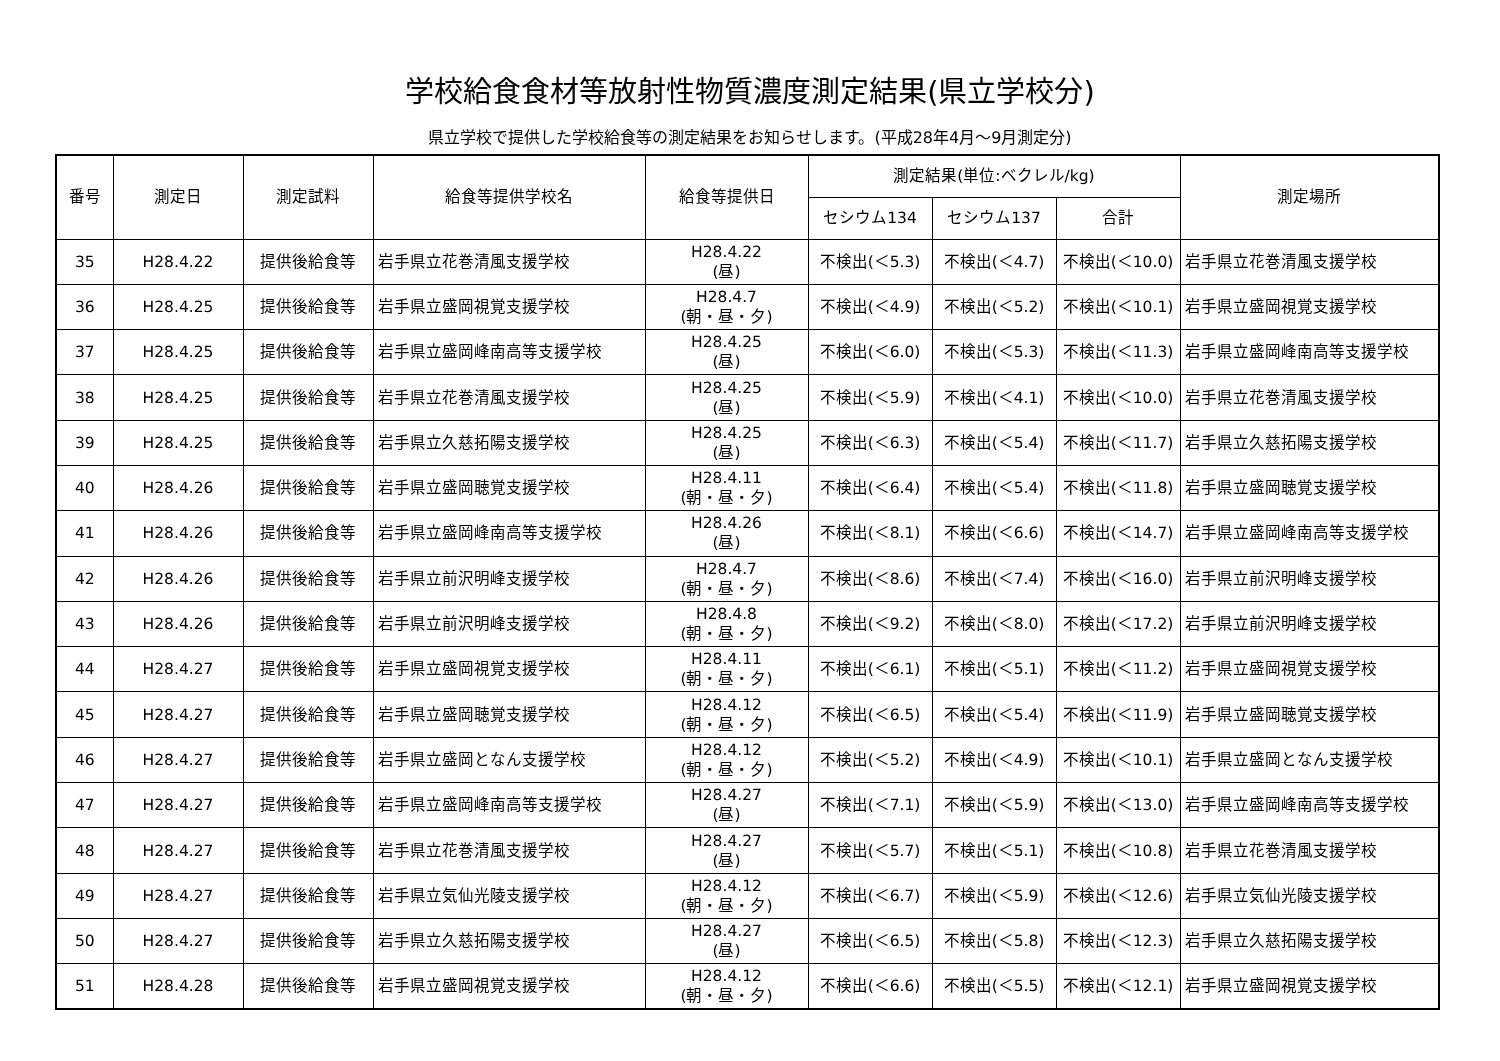学校給食食材等放射性物質濃度測定結果(県立学校分)
県立学校で提供した学校給食等の測定結果をお知らせします。(平成28年4月～9月測定分)
| 番号 | 測定日 | 測定試料 | 給食等提供学校名 | 給食等提供日 | 測定結果(単位:ベクレル/kg) | | | 測定場所 |
| --- | --- | --- | --- | --- | --- | --- | --- | --- |
| | | | | | セシウム134 | セシウム137 | 合計 | |
| 35 | H28.4.22 | 提供後給食等 | 岩手県立花巻清風支援学校 | H28.4.22 (昼) | 不検出(＜5.3) | 不検出(＜4.7) | 不検出(＜10.0) | 岩手県立花巻清風支援学校 |
| 36 | H28.4.25 | 提供後給食等 | 岩手県立盛岡視覚支援学校 | H28.4.7 (朝・昼・夕) | 不検出(＜4.9) | 不検出(＜5.2) | 不検出(＜10.1) | 岩手県立盛岡視覚支援学校 |
| 37 | H28.4.25 | 提供後給食等 | 岩手県立盛岡峰南高等支援学校 | H28.4.25 (昼) | 不検出(＜6.0) | 不検出(＜5.3) | 不検出(＜11.3) | 岩手県立盛岡峰南高等支援学校 |
| 38 | H28.4.25 | 提供後給食等 | 岩手県立花巻清風支援学校 | H28.4.25 (昼) | 不検出(＜5.9) | 不検出(＜4.1) | 不検出(＜10.0) | 岩手県立花巻清風支援学校 |
| 39 | H28.4.25 | 提供後給食等 | 岩手県立久慈拓陽支援学校 | H28.4.25 (昼) | 不検出(＜6.3) | 不検出(＜5.4) | 不検出(＜11.7) | 岩手県立久慈拓陽支援学校 |
| 40 | H28.4.26 | 提供後給食等 | 岩手県立盛岡聴覚支援学校 | H28.4.11 (朝・昼・夕) | 不検出(＜6.4) | 不検出(＜5.4) | 不検出(＜11.8) | 岩手県立盛岡聴覚支援学校 |
| 41 | H28.4.26 | 提供後給食等 | 岩手県立盛岡峰南高等支援学校 | H28.4.26 (昼) | 不検出(＜8.1) | 不検出(＜6.6) | 不検出(＜14.7) | 岩手県立盛岡峰南高等支援学校 |
| 42 | H28.4.26 | 提供後給食等 | 岩手県立前沢明峰支援学校 | H28.4.7 (朝・昼・夕) | 不検出(＜8.6) | 不検出(＜7.4) | 不検出(＜16.0) | 岩手県立前沢明峰支援学校 |
| 43 | H28.4.26 | 提供後給食等 | 岩手県立前沢明峰支援学校 | H28.4.8 (朝・昼・夕) | 不検出(＜9.2) | 不検出(＜8.0) | 不検出(＜17.2) | 岩手県立前沢明峰支援学校 |
| 44 | H28.4.27 | 提供後給食等 | 岩手県立盛岡視覚支援学校 | H28.4.11 (朝・昼・夕) | 不検出(＜6.1) | 不検出(＜5.1) | 不検出(＜11.2) | 岩手県立盛岡視覚支援学校 |
| 45 | H28.4.27 | 提供後給食等 | 岩手県立盛岡聴覚支援学校 | H28.4.12 (朝・昼・夕) | 不検出(＜6.5) | 不検出(＜5.4) | 不検出(＜11.9) | 岩手県立盛岡聴覚支援学校 |
| 46 | H28.4.27 | 提供後給食等 | 岩手県立盛岡となん支援学校 | H28.4.12 (朝・昼・夕) | 不検出(＜5.2) | 不検出(＜4.9) | 不検出(＜10.1) | 岩手県立盛岡となん支援学校 |
| 47 | H28.4.27 | 提供後給食等 | 岩手県立盛岡峰南高等支援学校 | H28.4.27 (昼) | 不検出(＜7.1) | 不検出(＜5.9) | 不検出(＜13.0) | 岩手県立盛岡峰南高等支援学校 |
| 48 | H28.4.27 | 提供後給食等 | 岩手県立花巻清風支援学校 | H28.4.27 (昼) | 不検出(＜5.7) | 不検出(＜5.1) | 不検出(＜10.8) | 岩手県立花巻清風支援学校 |
| 49 | H28.4.27 | 提供後給食等 | 岩手県立気仙光陵支援学校 | H28.4.12 (朝・昼・夕) | 不検出(＜6.7) | 不検出(＜5.9) | 不検出(＜12.6) | 岩手県立気仙光陵支援学校 |
| 50 | H28.4.27 | 提供後給食等 | 岩手県立久慈拓陽支援学校 | H28.4.27 (昼) | 不検出(＜6.5) | 不検出(＜5.8) | 不検出(＜12.3) | 岩手県立久慈拓陽支援学校 |
| 51 | H28.4.28 | 提供後給食等 | 岩手県立盛岡視覚支援学校 | H28.4.12 (朝・昼・夕) | 不検出(＜6.6) | 不検出(＜5.5) | 不検出(＜12.1) | 岩手県立盛岡視覚支援学校 |